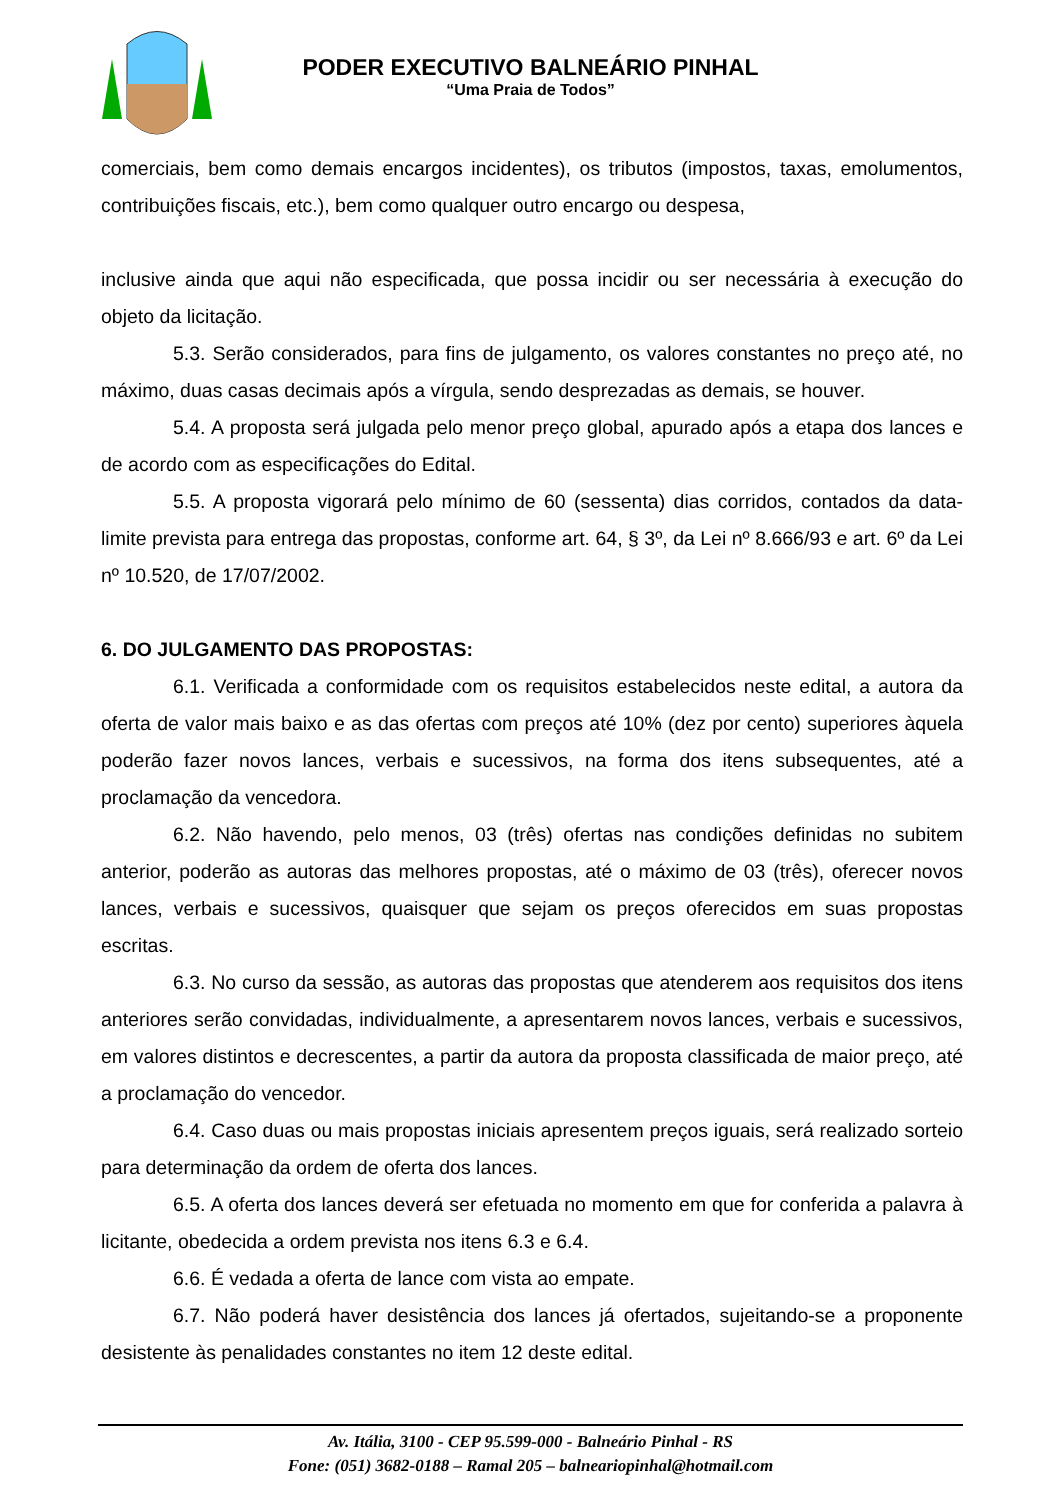PODER EXECUTIVO BALNEÁRIO PINHAL
“Uma Praia de Todos”
comerciais, bem como demais encargos incidentes), os tributos (impostos, taxas, emolumentos, contribuições fiscais, etc.), bem como qualquer outro encargo ou despesa,
inclusive ainda que aqui não especificada, que possa incidir ou ser necessária à execução do objeto da licitação.
5.3. Serão considerados, para fins de julgamento, os valores constantes no preço até, no máximo, duas casas decimais após a vírgula, sendo desprezadas as demais, se houver.
5.4. A proposta será julgada pelo menor preço global, apurado após a etapa dos lances e de acordo com as especificações do Edital.
5.5. A proposta vigorará pelo mínimo de 60 (sessenta) dias corridos, contados da data-limite prevista para entrega das propostas, conforme art. 64, § 3º, da Lei nº 8.666/93 e art. 6º da Lei nº 10.520, de 17/07/2002.
6. DO JULGAMENTO DAS PROPOSTAS:
6.1. Verificada a conformidade com os requisitos estabelecidos neste edital, a autora da oferta de valor mais baixo e as das ofertas com preços até 10% (dez por cento) superiores àquela poderão fazer novos lances, verbais e sucessivos, na forma dos itens subsequentes, até a proclamação da vencedora.
6.2. Não havendo, pelo menos, 03 (três) ofertas nas condições definidas no subitem anterior, poderão as autoras das melhores propostas, até o máximo de 03 (três), oferecer novos lances, verbais e sucessivos, quaisquer que sejam os preços oferecidos em suas propostas escritas.
6.3. No curso da sessão, as autoras das propostas que atenderem aos requisitos dos itens anteriores serão convidadas, individualmente, a apresentarem novos lances, verbais e sucessivos, em valores distintos e decrescentes, a partir da autora da proposta classificada de maior preço, até a proclamação do vencedor.
6.4. Caso duas ou mais propostas iniciais apresentem preços iguais, será realizado sorteio para determinação da ordem de oferta dos lances.
6.5. A oferta dos lances deverá ser efetuada no momento em que for conferida a palavra à licitante, obedecida a ordem prevista nos itens 6.3 e 6.4.
6.6. É vedada a oferta de lance com vista ao empate.
6.7. Não poderá haver desistência dos lances já ofertados, sujeitando-se a proponente desistente às penalidades constantes no item 12 deste edital.
Av. Itália, 3100 - CEP 95.599-000 - Balneário Pinhal - RS
Fone: (051) 3682-0188 – Ramal 205 – balneariopinhal@hotmail.com